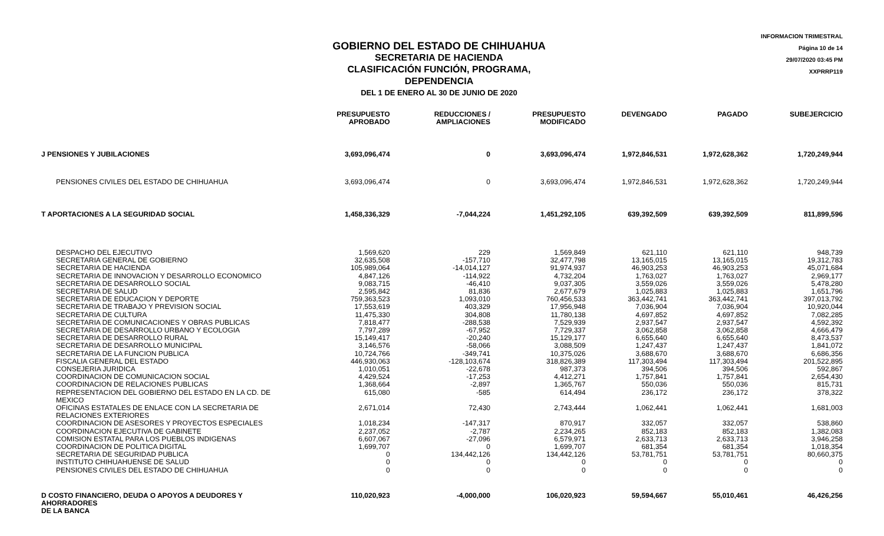INFORMACION TRIMESTRAL
Página 10 de 14
29/07/2020 03:45 PM
XXPRRP119
GOBIERNO DEL ESTADO DE CHIHUAHUA
SECRETARIA DE HACIENDA
CLASIFICACIÓN FUNCIÓN, PROGRAMA, DEPENDENCIA
DEL 1 DE ENERO AL 30 DE JUNIO DE 2020
| | PRESUPUESTO APROBADO | REDUCCIONES / AMPLIACIONES | PRESUPUESTO MODIFICADO | DEVENGADO | PAGADO | SUBEJERCICIO |
| --- | --- | --- | --- | --- | --- | --- |
| J PENSIONES Y JUBILACIONES | 3,693,096,474 | 0 | 3,693,096,474 | 1,972,846,531 | 1,972,628,362 | 1,720,249,944 |
| PENSIONES CIVILES DEL ESTADO DE CHIHUAHUA | 3,693,096,474 | 0 | 3,693,096,474 | 1,972,846,531 | 1,972,628,362 | 1,720,249,944 |
| T APORTACIONES A LA SEGURIDAD SOCIAL | 1,458,336,329 | -7,044,224 | 1,451,292,105 | 639,392,509 | 639,392,509 | 811,899,596 |
| DESPACHO DEL EJECUTIVO | 1,569,620 | 229 | 1,569,849 | 621,110 | 621,110 | 948,739 |
| SECRETARIA GENERAL DE GOBIERNO | 32,635,508 | -157,710 | 32,477,798 | 13,165,015 | 13,165,015 | 19,312,783 |
| SECRETARIA DE HACIENDA | 105,989,064 | -14,014,127 | 91,974,937 | 46,903,253 | 46,903,253 | 45,071,684 |
| SECRETARIA DE INNOVACION Y DESARROLLO ECONOMICO | 4,847,126 | -114,922 | 4,732,204 | 1,763,027 | 1,763,027 | 2,969,177 |
| SECRETARIA DE DESARROLLO SOCIAL | 9,083,715 | -46,410 | 9,037,305 | 3,559,026 | 3,559,026 | 5,478,280 |
| SECRETARIA DE SALUD | 2,595,842 | 81,836 | 2,677,679 | 1,025,883 | 1,025,883 | 1,651,796 |
| SECRETARIA DE EDUCACION Y DEPORTE | 759,363,523 | 1,093,010 | 760,456,533 | 363,442,741 | 363,442,741 | 397,013,792 |
| SECRETARIA DE TRABAJO Y PREVISION SOCIAL | 17,553,619 | 403,329 | 17,956,948 | 7,036,904 | 7,036,904 | 10,920,044 |
| SECRETARIA DE CULTURA | 11,475,330 | 304,808 | 11,780,138 | 4,697,852 | 4,697,852 | 7,082,285 |
| SECRETARIA DE COMUNICACIONES Y OBRAS PUBLICAS | 7,818,477 | -288,538 | 7,529,939 | 2,937,547 | 2,937,547 | 4,592,392 |
| SECRETARIA DE DESARROLLO URBANO Y ECOLOGIA | 7,797,289 | -67,952 | 7,729,337 | 3,062,858 | 3,062,858 | 4,666,479 |
| SECRETARIA DE DESARROLLO RURAL | 15,149,417 | -20,240 | 15,129,177 | 6,655,640 | 6,655,640 | 8,473,537 |
| SECRETARIA DE DESARROLLO MUNICIPAL | 3,146,576 | -58,066 | 3,088,509 | 1,247,437 | 1,247,437 | 1,841,072 |
| SECRETARIA DE LA FUNCION PUBLICA | 10,724,766 | -349,741 | 10,375,026 | 3,688,670 | 3,688,670 | 6,686,356 |
| FISCALIA GENERAL DEL ESTADO | 446,930,063 | -128,103,674 | 318,826,389 | 117,303,494 | 117,303,494 | 201,522,895 |
| CONSEJERIA JURIDICA | 1,010,051 | -22,678 | 987,373 | 394,506 | 394,506 | 592,867 |
| COORDINACION DE COMUNICACION SOCIAL | 4,429,524 | -17,253 | 4,412,271 | 1,757,841 | 1,757,841 | 2,654,430 |
| COORDINACION DE RELACIONES PUBLICAS | 1,368,664 | -2,897 | 1,365,767 | 550,036 | 550,036 | 815,731 |
| REPRESENTACION DEL GOBIERNO DEL ESTADO EN LA CD. DE MEXICO | 615,080 | -585 | 614,494 | 236,172 | 236,172 | 378,322 |
| OFICINAS ESTATALES DE ENLACE CON LA SECRETARIA DE RELACIONES EXTERIORES | 2,671,014 | 72,430 | 2,743,444 | 1,062,441 | 1,062,441 | 1,681,003 |
| COORDINACION DE ASESORES Y PROYECTOS ESPECIALES | 1,018,234 | -147,317 | 870,917 | 332,057 | 332,057 | 538,860 |
| COORDINACION EJECUTIVA DE GABINETE | 2,237,052 | -2,787 | 2,234,265 | 852,183 | 852,183 | 1,382,083 |
| COMISION ESTATAL PARA LOS PUEBLOS INDIGENAS | 6,607,067 | -27,096 | 6,579,971 | 2,633,713 | 2,633,713 | 3,946,258 |
| COORDINACION DE POLITICA DIGITAL | 1,699,707 | 0 | 1,699,707 | 681,354 | 681,354 | 1,018,354 |
| SECRETARIA DE SEGURIDAD PUBLICA | 0 | 134,442,126 | 134,442,126 | 53,781,751 | 53,781,751 | 80,660,375 |
| INSTITUTO CHIHUAHUENSE DE SALUD | 0 | 0 | 0 | 0 | 0 | 0 |
| PENSIONES CIVILES DEL ESTADO DE CHIHUAHUA | 0 | 0 | 0 | 0 | 0 | 0 |
| D COSTO FINANCIERO, DEUDA O APOYOS A DEUDORES Y AHORRADORES DE LA BANCA | 110,020,923 | -4,000,000 | 106,020,923 | 59,594,667 | 55,010,461 | 46,426,256 |